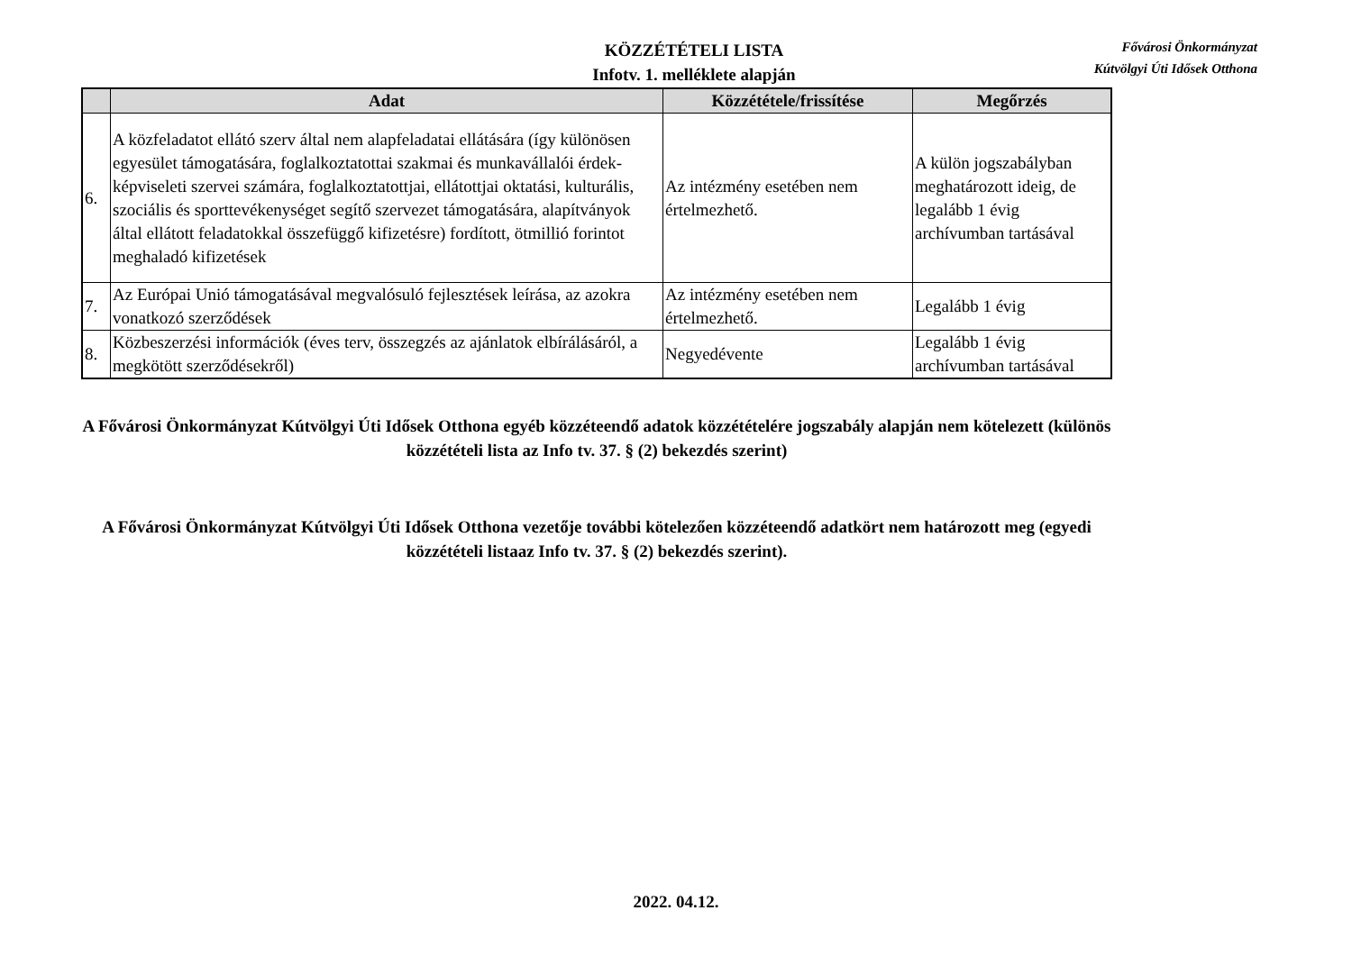KÖZZÉTÉTELI LISTA
Infotv. 1. melléklete alapján
Fővárosi Önkormányzat
Kútvölgyi Úti Idősek Otthona
| | Adat | Közzététele/frissítése | Megőrzés |
| --- | --- | --- | --- |
| 6. | A közfeladatot ellátó szerv által nem alapfeladatai ellátására (így különösen egyesület támogatására, foglalkoztatottai szakmai és munkavállalói érdek-képviseleti szervei számára, foglalkoztatottjai, ellátottjai oktatási, kulturális, szociális és sporttevékenységet segítő szervezet támogatására, alapítványok által ellátott feladatokkal összefüggő kifizetésre) fordított, ötmillió forintot meghaladó kifizetések | Az intézmény esetében nem értelmezhető. | A külön jogszabályban meghatározott ideig, de legalább 1 évig archívumban tartásával |
| 7. | Az Európai Unió támogatásával megvalósuló fejlesztések leírása, az azokra vonatkozó szerződések | Az intézmény esetében nem értelmezhető. | Legalább 1 évig |
| 8. | Közbeszerzési információk (éves terv, összegzés az ajánlatok elbírálásáról, a megkötött szerződésekről) | Negyedévente | Legalább 1 évig archívumban tartásával |
A Fővárosi Önkormányzat Kútvölgyi Úti Idősek Otthona egyéb közzéteendő adatok közzétételére jogszabály alapján nem kötelezett (különös közzétételi lista az Info tv. 37. § (2) bekezdés szerint)
A Fővárosi Önkormányzat Kútvölgyi Úti Idősek Otthona vezetője további kötelezően közzéteendő adatkört nem határozott meg (egyedi közzétételi listaaz Info tv. 37. § (2) bekezdés szerint).
2022. 04.12.